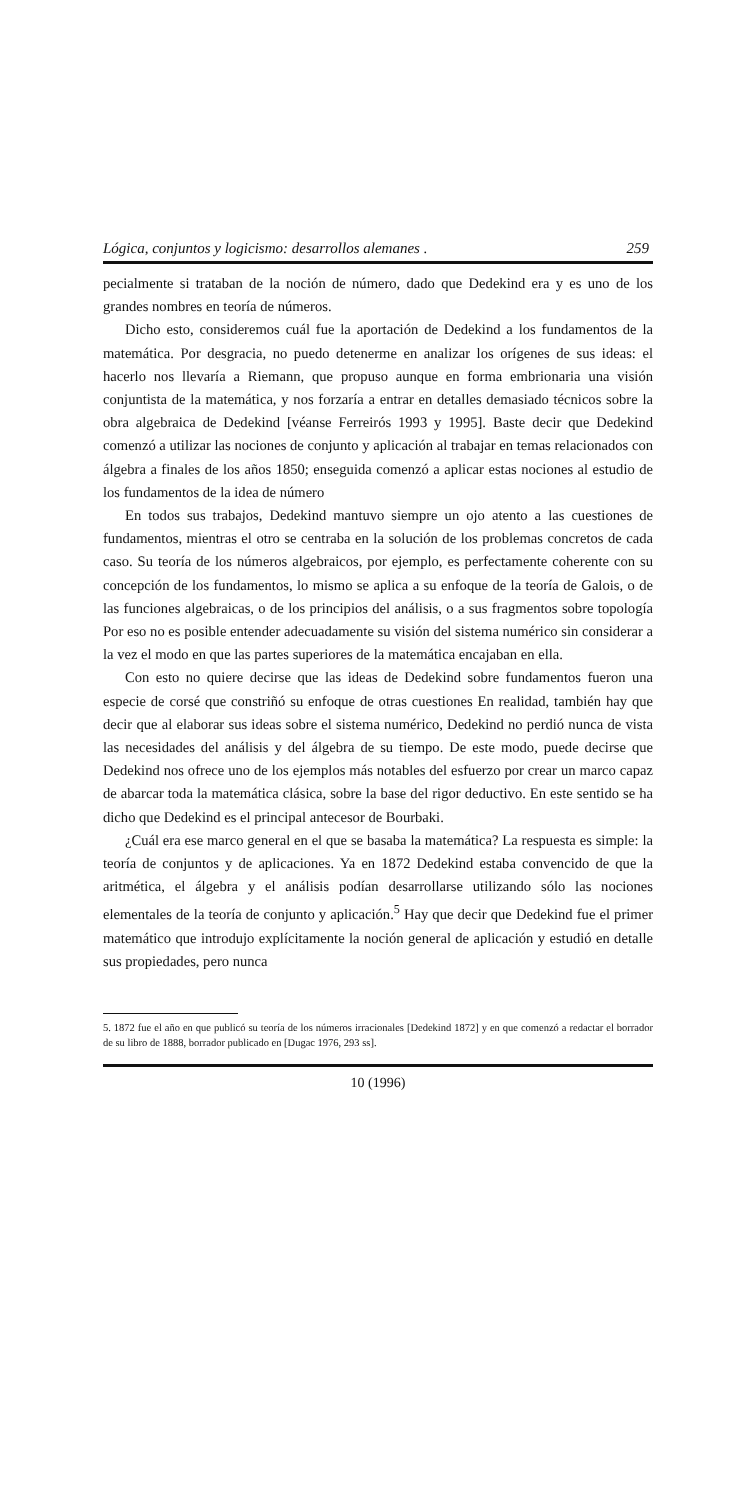Lógica, conjuntos y logicismo: desarrollos alemanes . 259
pecialmente si trataban de la noción de número, dado que Dedekind era y es uno de los grandes nombres en teoría de números.
Dicho esto, consideremos cuál fue la aportación de Dedekind a los fundamentos de la matemática. Por desgracia, no puedo detenerme en analizar los orígenes de sus ideas: el hacerlo nos llevaría a Riemann, que propuso aunque en forma embrionaria una visión conjuntista de la matemática, y nos forzaría a entrar en detalles demasiado técnicos sobre la obra algebraica de Dedekind [véanse Ferreirós 1993 y 1995]. Baste decir que Dedekind comenzó a utilizar las nociones de conjunto y aplicación al trabajar en temas relacionados con álgebra a finales de los años 1850; enseguida comenzó a aplicar estas nociones al estudio de los fundamentos de la idea de número
En todos sus trabajos, Dedekind mantuvo siempre un ojo atento a las cuestiones de fundamentos, mientras el otro se centraba en la solución de los problemas concretos de cada caso. Su teoría de los números algebraicos, por ejemplo, es perfectamente coherente con su concepción de los fundamentos, lo mismo se aplica a su enfoque de la teoría de Galois, o de las funciones algebraicas, o de los principios del análisis, o a sus fragmentos sobre topología Por eso no es posible entender adecuadamente su visión del sistema numérico sin considerar a la vez el modo en que las partes superiores de la matemática encajaban en ella.
Con esto no quiere decirse que las ideas de Dedekind sobre fundamentos fueron una especie de corsé que constriñó su enfoque de otras cuestiones En realidad, también hay que decir que al elaborar sus ideas sobre el sistema numérico, Dedekind no perdió nunca de vista las necesidades del análisis y del álgebra de su tiempo. De este modo, puede decirse que Dedekind nos ofrece uno de los ejemplos más notables del esfuerzo por crear un marco capaz de abarcar toda la matemática clásica, sobre la base del rigor deductivo. En este sentido se ha dicho que Dedekind es el principal antecesor de Bourbaki.
¿Cuál era ese marco general en el que se basaba la matemática? La respuesta es simple: la teoría de conjuntos y de aplicaciones. Ya en 1872 Dedekind estaba convencido de que la aritmética, el álgebra y el análisis podían desarrollarse utilizando sólo las nociones elementales de la teoría de conjunto y aplicación.<sup>5</sup> Hay que decir que Dedekind fue el primer matemático que introdujo explícitamente la noción general de aplicación y estudió en detalle sus propiedades, pero nunca
5. 1872 fue el año en que publicó su teoría de los números irracionales [Dedekind 1872] y en que comenzó a redactar el borrador de su libro de 1888, borrador publicado en [Dugac 1976, 293 ss].
10 (1996)